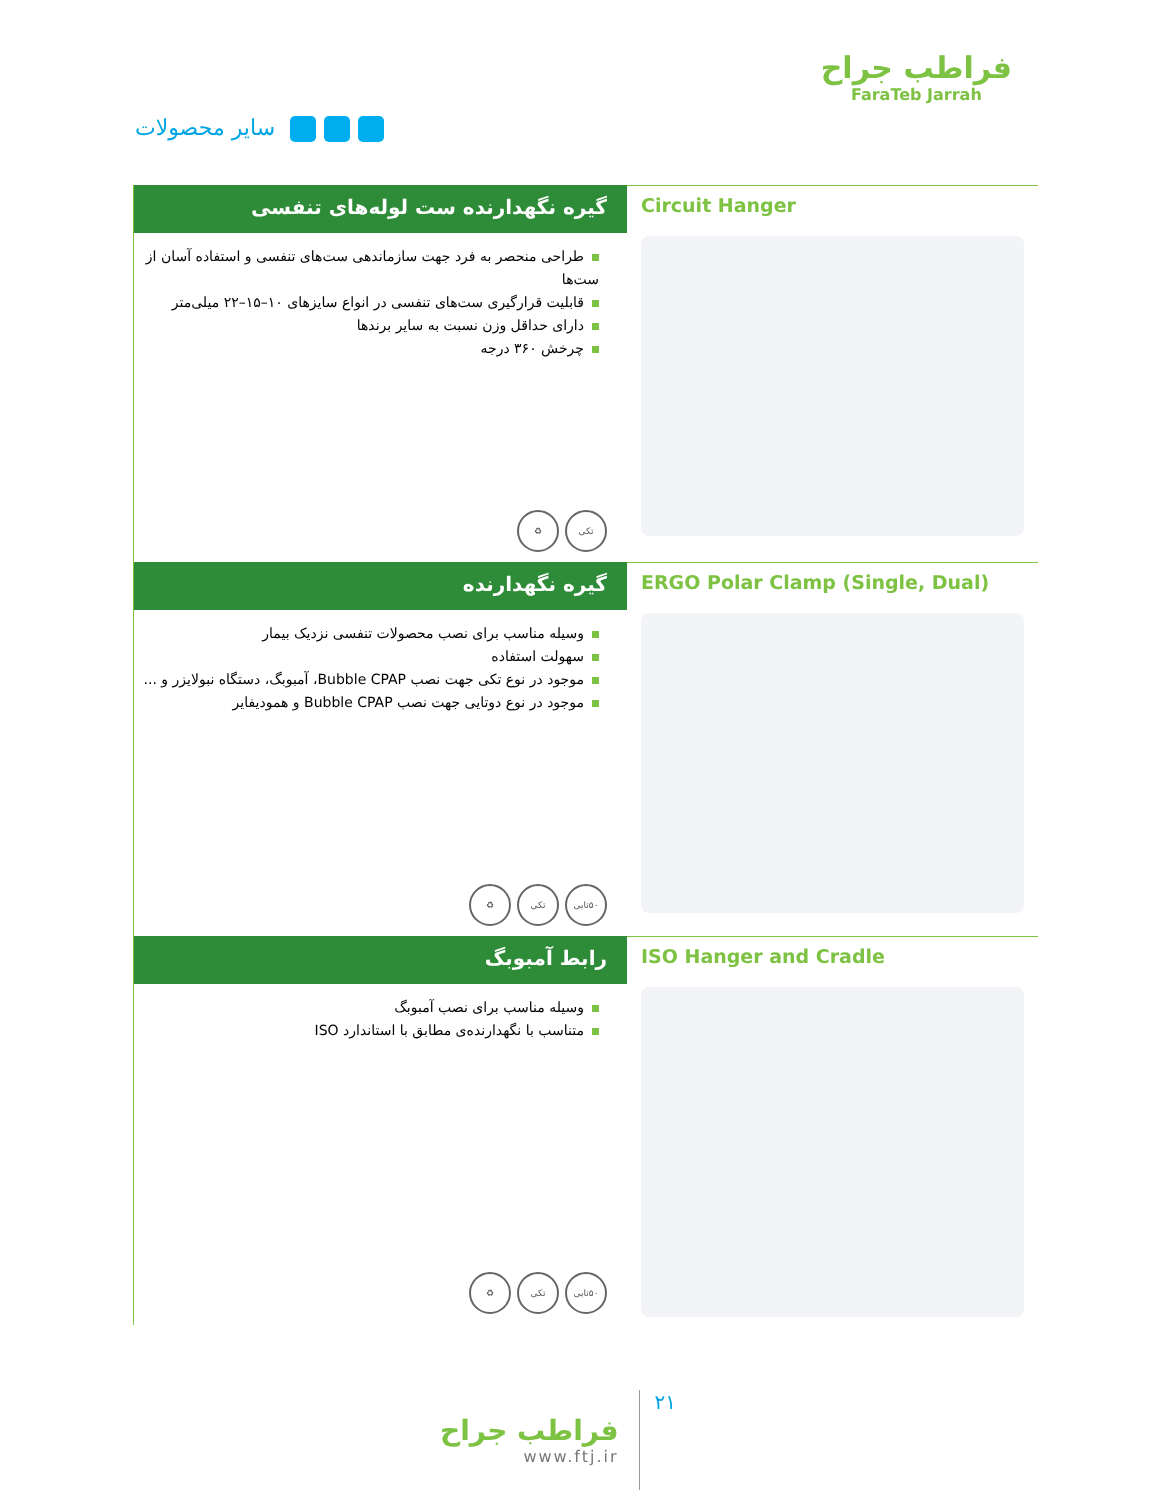سایر محصولات
فراطب جراح
FaraTeb Jarrah
گیره نگهدارنده ست لوله‌های تنفسی
طراحی منحصر به فرد جهت سازماندهی ست‌های تنفسی و استفاده آسان از ست‌ها
قابلیت قرارگیری ست‌های تنفسی در انواع سایزهای ۱۰–۱۵–۲۲ میلی‌متر
دارای حداقل وزن نسبت به سایر برندها
چرخش ۳۶۰ درجه
تکی ♻
Circuit Hanger
گیره نگهدارنده
وسیله مناسب برای نصب محصولات تنفسی نزدیک بیمار
سهولت استفاده
موجود در نوع تکی جهت نصب Bubble CPAP، آمبوبگ، دستگاه نبولایزر و ...
موجود در نوع دوتایی جهت نصب Bubble CPAP و همودیفایر
۵۰تایی تکی ♻
ERGO Polar Clamp (Single, Dual)
رابط آمبوبگ
وسیله مناسب برای نصب آمبوبگ
متناسب با نگهدارنده‌ی مطابق با استاندارد ISO
۵۰تایی تکی ♻
ISO Hanger and Cradle
فراطب جراح
www.ftj.ir
۲۱